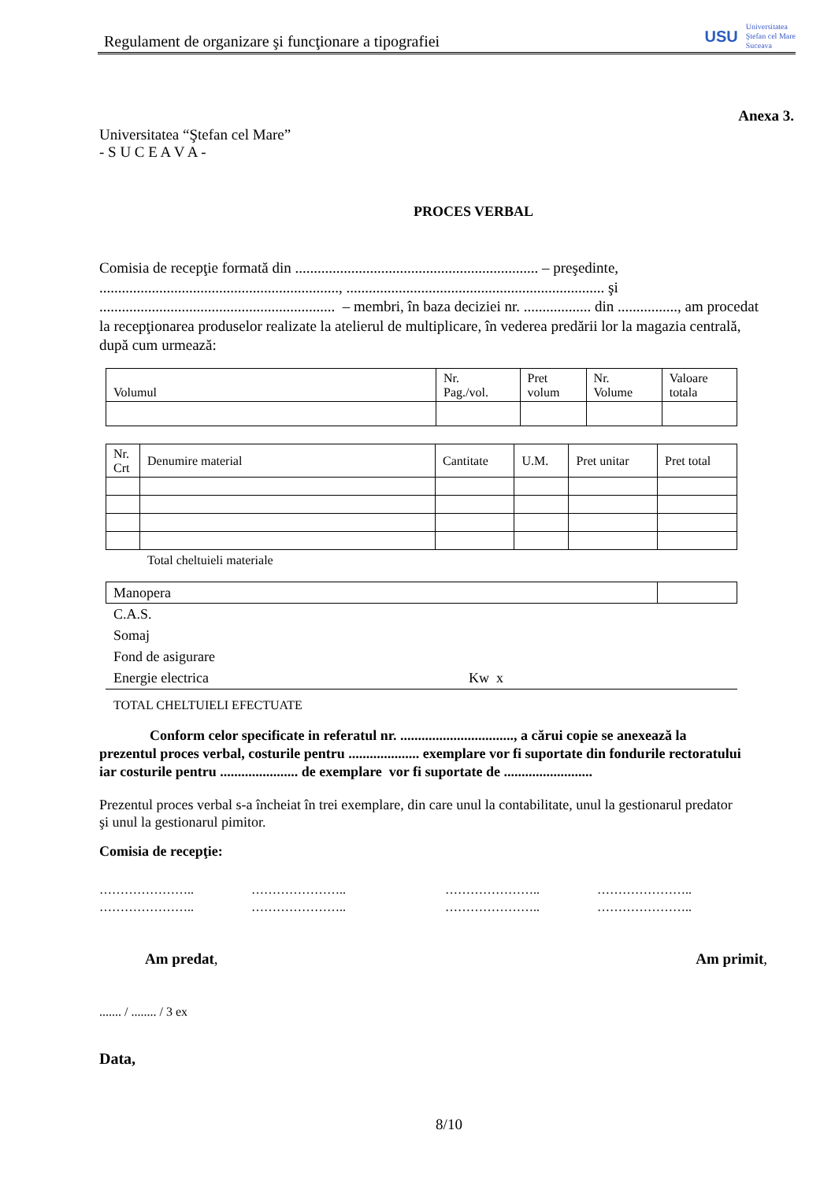Regulament de organizare şi funcţionare a tipografiei
USU
Universitatea
Ştefan cel Mare
Suceava
Anexa 3.
Universitatea “Ştefan cel Mare”
- S U C E A V A -
PROCES VERBAL
Comisia de recepţie formată din ................................................................. – preşedinte, ................................................................, ..................................................................... şi ............................................................... – membri, în baza deciziei nr. .................. din ................, am procedat la recepţionarea produselor realizate la atelierul de multiplicare, în vederea predării lor la magazia centrală, după cum urmează:
| Volumul | Nr. Pag./vol. | Pret volum | Nr. Volume | Valoare totala |
| Nr. Crt | Denumire material | Cantitate | U.M. | Pret unitar | Pret total |
Total cheltuieli materiale
| Manopera | |
C.A.S.
Somaj
Fond de asigurare
Energie electrica Kw x
TOTAL CHELTUIELI EFECTUATE
Conform celor specificate in referatul nr. ................................, a cărui copie se anexează la prezentul proces verbal, costurile pentru .................... exemplare vor fi suportate din fondurile rectoratului iar costurile pentru ...................... de exemplare vor fi suportate de .........................
Prezentul proces verbal s-a încheiat în trei exemplare, din care unul la contabilitate, unul la gestionarul predator şi unul la gestionarul pimitor.
Comisia de recepţie:
………………….. ………………….. ………………….. …………………..
………………….. ………………….. ………………….. …………………..
Am predat, Am primit,
....... / ........ / 3 ex
Data,
8/10